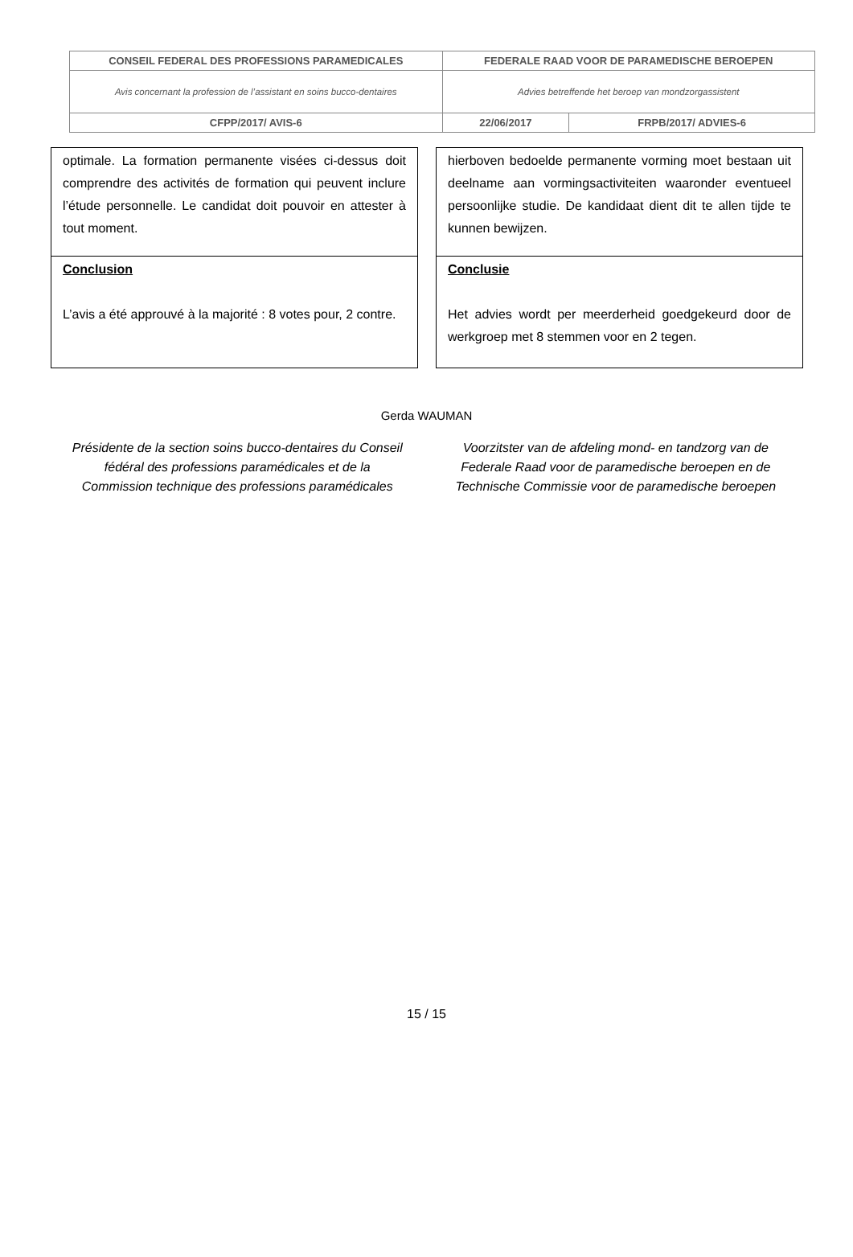| CONSEIL FEDERAL DES PROFESSIONS PARAMEDICALES | | FEDERALE RAAD VOOR DE PARAMEDISCHE BEROEPEN | |
| Avis concernant la profession de l’assistant en soins bucco-dentaires | | Advies betreffende het beroep van mondzorgassistent | |
| CFPP/2017/ AVIS-6 | 22/06/2017 | | FRPB/2017/ ADVIES-6 |
optimale. La formation permanente visées ci-dessus doit comprendre des activités de formation qui peuvent inclure l’étude personnelle. Le candidat doit pouvoir en attester à tout moment.
Conclusion
L’avis a été approuvé à la majorité : 8 votes pour, 2 contre.
hierboven bedoelde permanente vorming moet bestaan uit deelname aan vormingsactiviteiten waaronder eventueel persoonlijke studie. De kandidaat dient dit te allen tijde te kunnen bewijzen.
Conclusie
Het advies wordt per meerderheid goedgekeurd door de werkgroep met 8 stemmen voor en 2 tegen.
Gerda WAUMAN
Présidente de la section soins bucco-dentaires du Conseil fédéral des professions paramédicales et de la Commission technique des professions paramédicales
Voorzitster van de afdeling mond- en tandzorg van de Federale Raad voor de paramedische beroepen en de Technische Commissie voor de paramedische beroepen
15 / 15